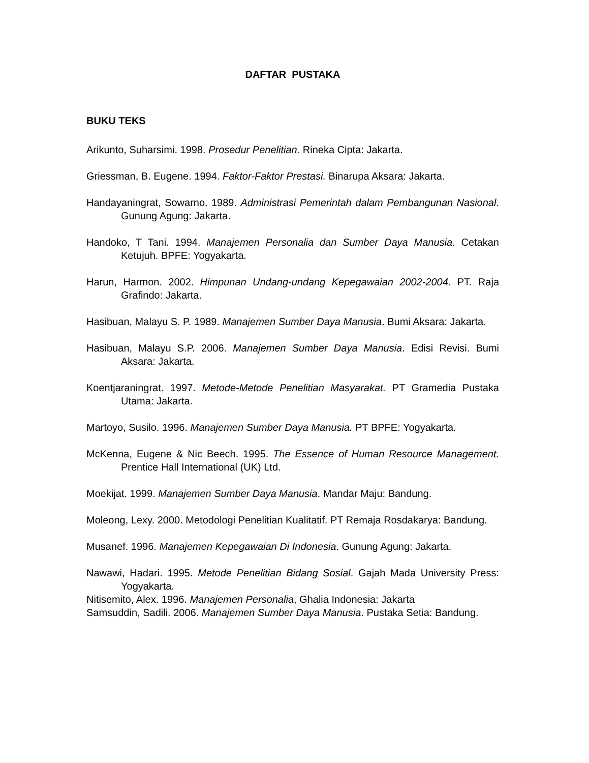DAFTAR PUSTAKA
BUKU TEKS
Arikunto, Suharsimi. 1998. Prosedur Penelitian. Rineka Cipta: Jakarta.
Griessman, B. Eugene. 1994. Faktor-Faktor Prestasi. Binarupa Aksara: Jakarta.
Handayaningrat, Sowarno. 1989. Administrasi Pemerintah dalam Pembangunan Nasional. Gunung Agung: Jakarta.
Handoko, T Tani. 1994. Manajemen Personalia dan Sumber Daya Manusia. Cetakan Ketujuh. BPFE: Yogyakarta.
Harun, Harmon. 2002. Himpunan Undang-undang Kepegawaian 2002-2004. PT. Raja Grafindo: Jakarta.
Hasibuan, Malayu S. P. 1989. Manajemen Sumber Daya Manusia. Bumi Aksara: Jakarta.
Hasibuan, Malayu S.P. 2006. Manajemen Sumber Daya Manusia. Edisi Revisi. Bumi Aksara: Jakarta.
Koentjaraningrat. 1997. Metode-Metode Penelitian Masyarakat. PT Gramedia Pustaka Utama: Jakarta.
Martoyo, Susilo. 1996. Manajemen Sumber Daya Manusia. PT BPFE: Yogyakarta.
McKenna, Eugene & Nic Beech. 1995. The Essence of Human Resource Management. Prentice Hall International (UK) Ltd.
Moekijat. 1999. Manajemen Sumber Daya Manusia. Mandar Maju: Bandung.
Moleong, Lexy. 2000. Metodologi Penelitian Kualitatif. PT Remaja Rosdakarya: Bandung.
Musanef. 1996. Manajemen Kepegawaian Di Indonesia. Gunung Agung: Jakarta.
Nawawi, Hadari. 1995. Metode Penelitian Bidang Sosial. Gajah Mada University Press: Yogyakarta.
Nitisemito, Alex. 1996. Manajemen Personalia, Ghalia Indonesia: Jakarta
Samsuddin, Sadili. 2006. Manajemen Sumber Daya Manusia. Pustaka Setia: Bandung.